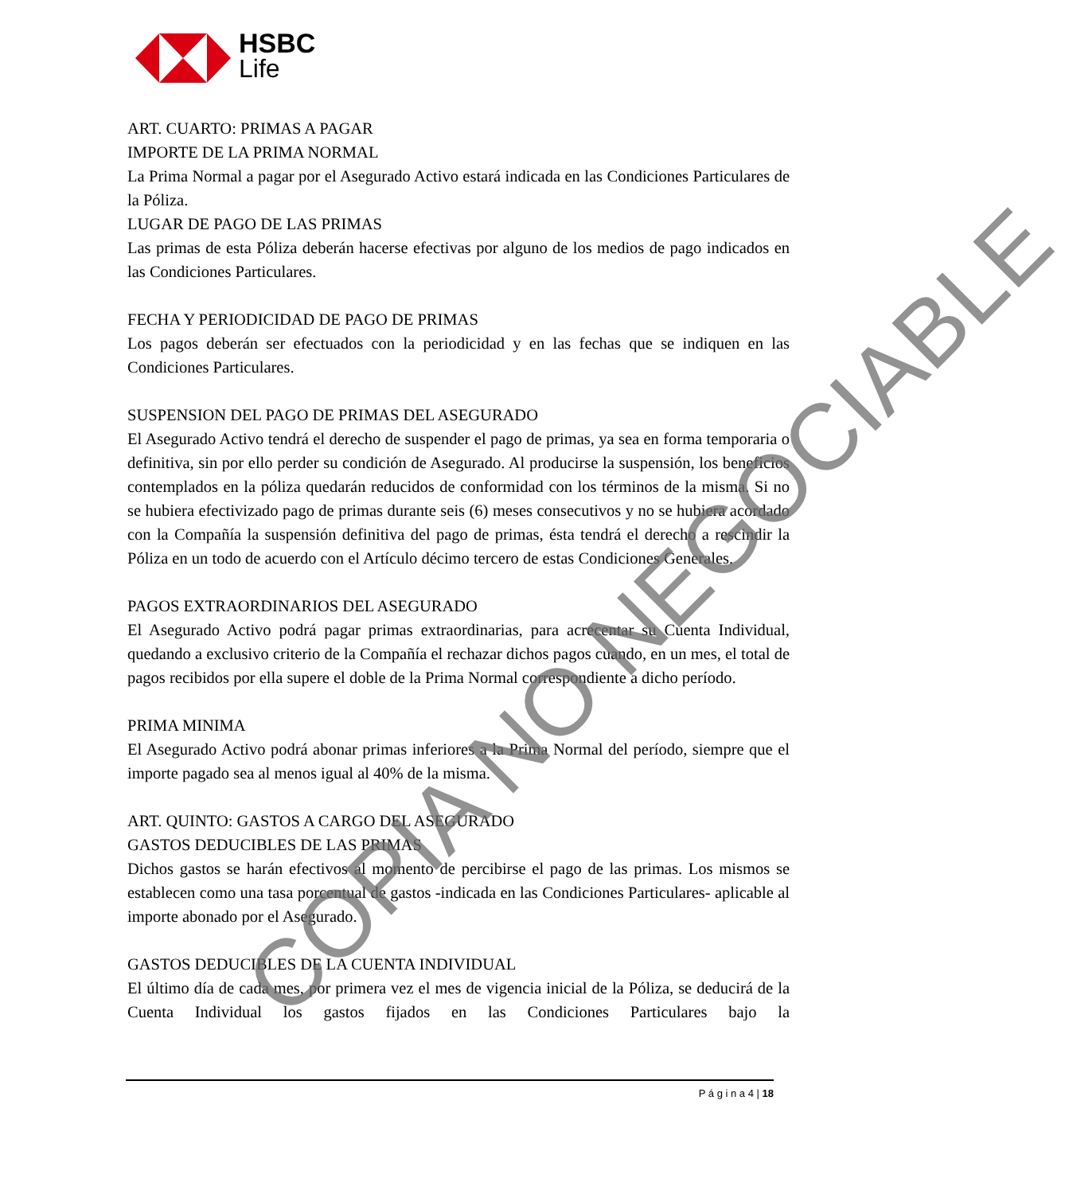HSBC
Life
ART. CUARTO: PRIMAS A PAGAR
IMPORTE DE LA PRIMA NORMAL
La Prima Normal a pagar por el Asegurado Activo estará indicada en las Condiciones Particulares de la Póliza.
LUGAR DE PAGO DE LAS PRIMAS
Las primas de esta Póliza deberán hacerse efectivas por alguno de los medios de pago indicados en las Condiciones Particulares.
FECHA Y PERIODICIDAD DE PAGO DE PRIMAS
Los pagos deberán ser efectuados con la periodicidad y en las fechas que se indiquen en las Condiciones Particulares.
SUSPENSION DEL PAGO DE PRIMAS DEL ASEGURADO
El Asegurado Activo tendrá el derecho de suspender el pago de primas, ya sea en forma temporaria o definitiva, sin por ello perder su condición de Asegurado. Al producirse la suspensión, los beneficios contemplados en la póliza quedarán reducidos de conformidad con los términos de la misma. Si no se hubiera efectivizado pago de primas durante seis (6) meses consecutivos y no se hubiera acordado con la Compañía la suspensión definitiva del pago de primas, ésta tendrá el derecho a rescindir la Póliza en un todo de acuerdo con el Artículo décimo tercero de estas Condiciones Generales.
PAGOS EXTRAORDINARIOS DEL ASEGURADO
El Asegurado Activo podrá pagar primas extraordinarias, para acrecentar su Cuenta Individual, quedando a exclusivo criterio de la Compañía el rechazar dichos pagos cuando, en un mes, el total de pagos recibidos por ella supere el doble de la Prima Normal correspondiente a dicho período.
PRIMA MINIMA
El Asegurado Activo podrá abonar primas inferiores a la Prima Normal del período, siempre que el importe pagado sea al menos igual al 40% de la misma.
ART. QUINTO: GASTOS A CARGO DEL ASEGURADO
GASTOS DEDUCIBLES DE LAS PRIMAS
Dichos gastos se harán efectivos al momento de percibirse el pago de las primas. Los mismos se establecen como una tasa porcentual de gastos -indicada en las Condiciones Particulares- aplicable al importe abonado por el Asegurado.
GASTOS DEDUCIBLES DE LA CUENTA INDIVIDUAL
El último día de cada mes, por primera vez el mes de vigencia inicial de la Póliza, se deducirá de la Cuenta Individual los gastos fijados en las Condiciones Particulares bajo la
P á g i n a 4 | 18
COPIA NO NEGOCIABLE